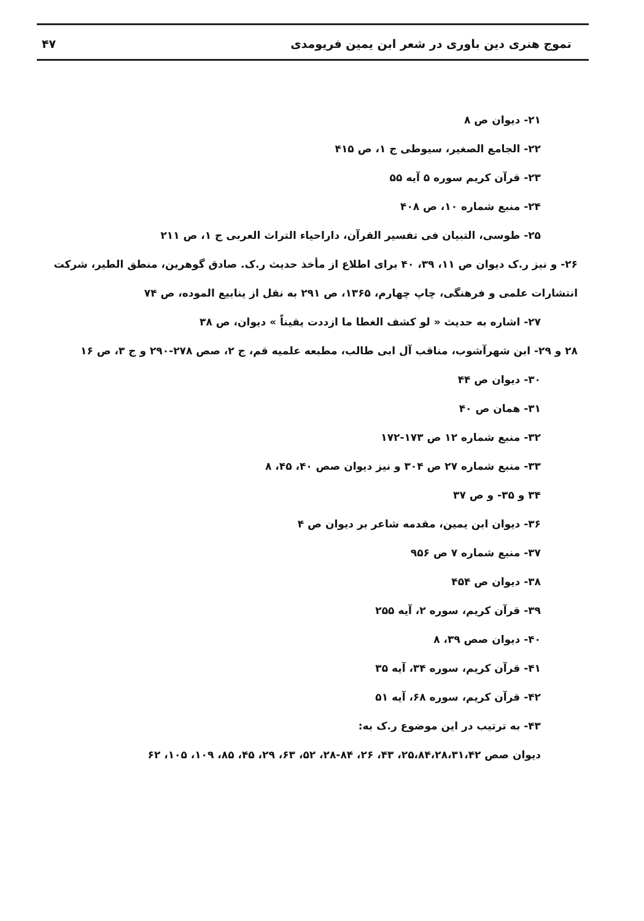تموج هنری دین باوری در شعر ابن یمین فریومدی ۴۷
۲۱- دیوان ص ۸
۲۲- الجامع الصغیر، سیوطی ج ۱، ص ۴۱۵
۲۳- قرآن کریم سوره ۵ آیه ۵۵
۲۴- منبع شماره ۱۰، ص ۴۰۸
۲۵- طوسی، التبیان فی تفسیر القرآن، داراحیاء التراث العربی ج ۱، ص ۲۱۱
۲۶- و نیز ر.ک دیوان ص ۱۱، ۳۹، ۴۰ برای اطلاع از مأخذ حدیث ر.ک. صادق گوهرین، منطق الطیر، شرکت انتشارات علمی و فرهنگی، چاپ چهارم، ۱۳۶۵، ص ۲۹۱ به نقل از ینابیع الموده، ص ۷۴
۲۷- اشاره به حدیث « لو کشف الغطا ما ازددت یقیناً » دیوان، ص ۳۸
۲۸ و ۲۹- ابن شهرآشوب، مناقب آل ابی طالب، مطبعه علمیه قم، ج ۲، صص ۲۷۸-۲۹۰ و ج ۳، ص ۱۶
۳۰- دیوان ص ۴۴
۳۱- همان ص ۴۰
۳۲- منبع شماره ۱۲ ص ۱۷۳-۱۷۲
۳۳- منبع شماره ۲۷ ص ۳۰۴ و نیز دیوان صص ۴۰، ۴۵، ۸
۳۴ و ۳۵- و ص ۳۷
۳۶- دیوان ابن یمین، مقدمه شاعر بر دیوان ص ۴
۳۷- منبع شماره ۷ ص ۹۵۶
۳۸- دیوان ص ۴۵۴
۳۹- قرآن کریم، سوره ۲، آیه ۲۵۵
۴۰- دیوان صص ۳۹، ۸
۴۱- قرآن کریم، سوره ۳۴، آیه ۳۵
۴۲- قرآن کریم، سوره ۶۸، آیه ۵۱
۴۳- به ترتیب در این موضوع ر.ک به:
دیوان صص ۲۵،۸۴،۲۸،۳۱،۴۲، ۴۳، ۲۶، ۸۴-۲۸، ۵۲، ۶۳، ۲۹، ۴۵، ۸۵، ۱۰۹، ۱۰۵، ۶۲